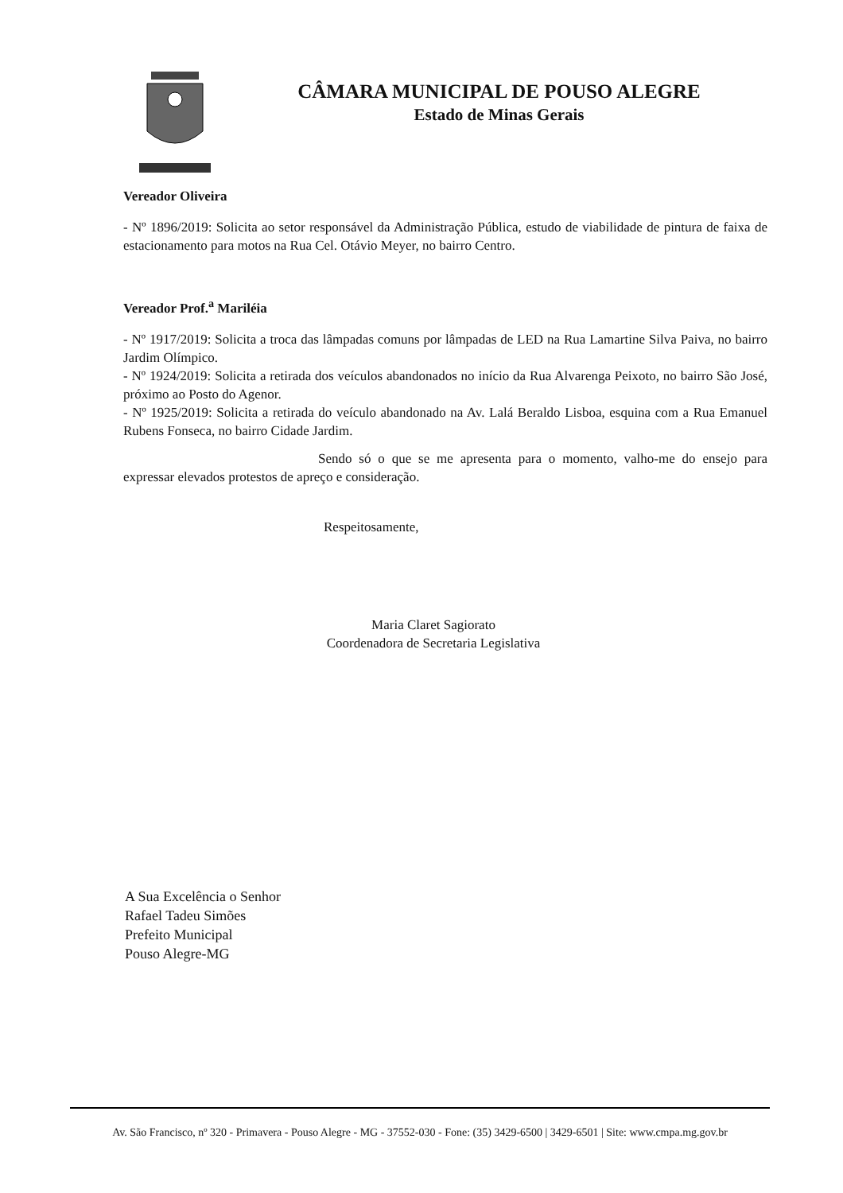CÂMARA MUNICIPAL DE POUSO ALEGRE
Estado de Minas Gerais
Vereador Oliveira
- Nº 1896/2019: Solicita ao setor responsável da Administração Pública, estudo de viabilidade de pintura de faixa de estacionamento para motos na Rua Cel. Otávio Meyer, no bairro Centro.
Vereador Prof.<sup>a</sup> Mariléia
- Nº 1917/2019: Solicita a troca das lâmpadas comuns por lâmpadas de LED na Rua Lamartine Silva Paiva, no bairro Jardim Olímpico.
- Nº 1924/2019: Solicita a retirada dos veículos abandonados no início da Rua Alvarenga Peixoto, no bairro São José, próximo ao Posto do Agenor.
- Nº 1925/2019: Solicita a retirada do veículo abandonado na Av. Lalá Beraldo Lisboa, esquina com a Rua Emanuel Rubens Fonseca, no bairro Cidade Jardim.
Sendo só o que se me apresenta para o momento, valho-me do ensejo para expressar elevados protestos de apreço e consideração.
Respeitosamente,
Maria Claret Sagiorato
Coordenadora de Secretaria Legislativa
A Sua Excelência o Senhor
Rafael Tadeu Simões
Prefeito Municipal
Pouso Alegre-MG
Av. São Francisco, nº 320 - Primavera - Pouso Alegre - MG - 37552-030 - Fone: (35) 3429-6500 | 3429-6501 | Site: www.cmpa.mg.gov.br